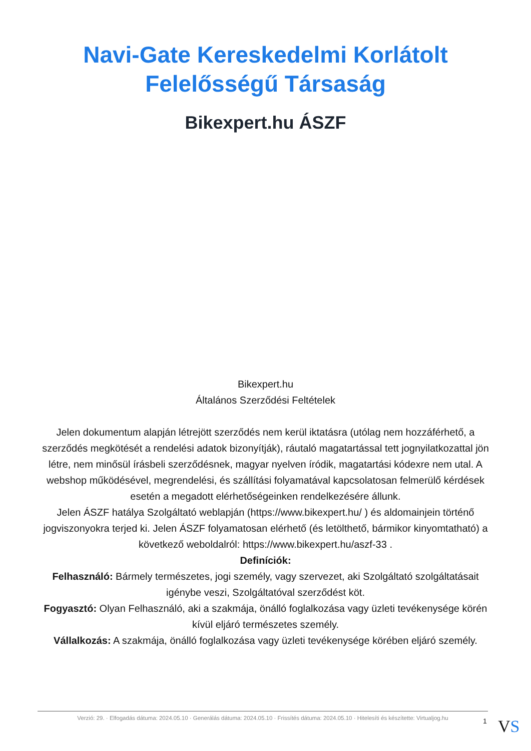Navi-Gate Kereskedelmi Korlátolt Felelősségű Társaság
Bikexpert.hu ÁSZF
Bikexpert.hu
Általános Szerződési Feltételek
Jelen dokumentum alapján létrejött szerződés nem kerül iktatásra (utólag nem hozzáférhető, a szerződés megkötését a rendelési adatok bizonyítják), ráutaló magatartással tett jognyilatkozattal jön létre, nem minősül írásbeli szerződésnek, magyar nyelven íródik, magatartási kódexre nem utal. A webshop működésével, megrendelési, és szállítási folyamatával kapcsolatosan felmerülő kérdések esetén a megadott elérhetőségeinken rendelkezésére állunk.
Jelen ÁSZF hatálya Szolgáltató weblapján (https://www.bikexpert.hu/ ) és aldomainjein történő jogviszonyokra terjed ki. Jelen ÁSZF folyamatosan elérhető (és letölthető, bármikor kinyomtatható) a következő weboldalról: https://www.bikexpert.hu/aszf-33 .
Definíciók:
Felhasználó: Bármely természetes, jogi személy, vagy szervezet, aki Szolgáltató szolgáltatásait igénybe veszi, Szolgáltatóval szerződést köt.
Fogyasztó: Olyan Felhasználó, aki a szakmája, önálló foglalkozása vagy üzleti tevékenysége körén kívül eljáró természetes személy.
Vállalkozás: A szakmája, önálló foglalkozása vagy üzleti tevékenysége körében eljáró személy.
Verzió: 29. · Elfogadás dátuma: 2024.05.10 · Generálás dátuma: 2024.05.10 · Frissítés dátuma: 2024.05.10 · Hitelesíti és készítette: Virtualjog.hu
1 VS